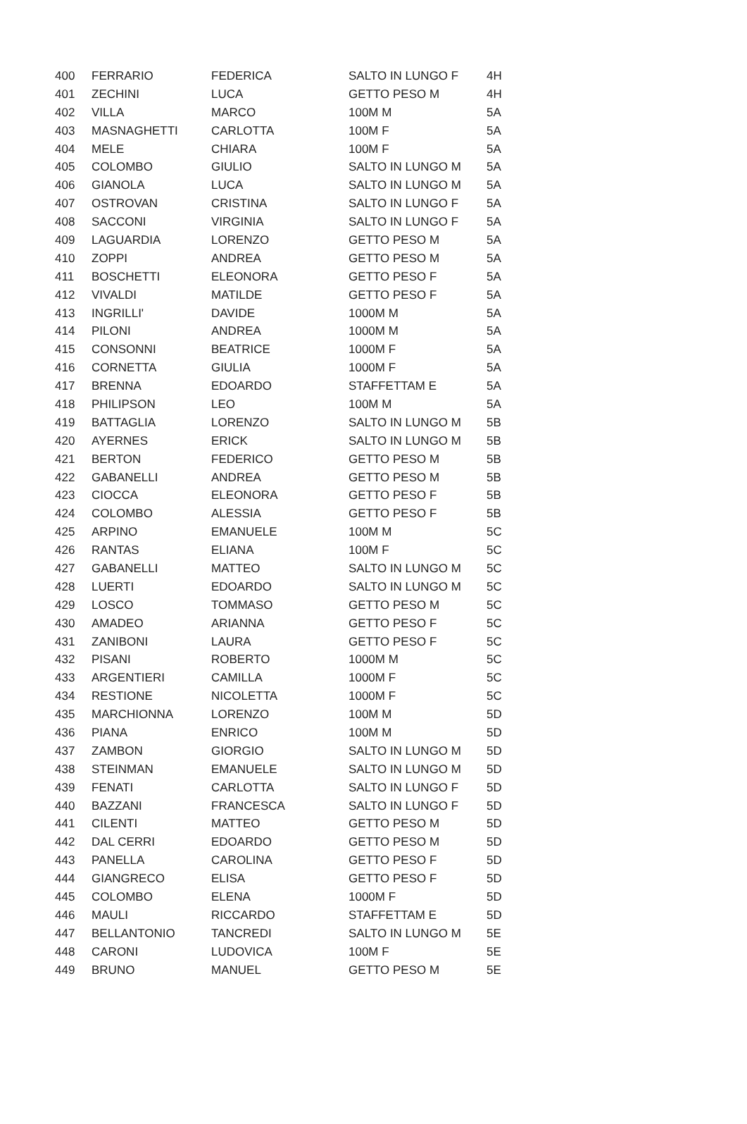| 400 | FERRARIO | FEDERICA | SALTO IN LUNGO F | 4H |
| 401 | ZECHINI | LUCA | GETTO PESO M | 4H |
| 402 | VILLA | MARCO | 100M M | 5A |
| 403 | MASNAGHETTI | CARLOTTA | 100M F | 5A |
| 404 | MELE | CHIARA | 100M F | 5A |
| 405 | COLOMBO | GIULIO | SALTO IN LUNGO M | 5A |
| 406 | GIANOLA | LUCA | SALTO IN LUNGO M | 5A |
| 407 | OSTROVAN | CRISTINA | SALTO IN LUNGO F | 5A |
| 408 | SACCONI | VIRGINIA | SALTO IN LUNGO F | 5A |
| 409 | LAGUARDIA | LORENZO | GETTO PESO M | 5A |
| 410 | ZOPPI | ANDREA | GETTO PESO M | 5A |
| 411 | BOSCHETTI | ELEONORA | GETTO PESO F | 5A |
| 412 | VIVALDI | MATILDE | GETTO PESO F | 5A |
| 413 | INGRILLI' | DAVIDE | 1000M M | 5A |
| 414 | PILONI | ANDREA | 1000M M | 5A |
| 415 | CONSONNI | BEATRICE | 1000M F | 5A |
| 416 | CORNETTA | GIULIA | 1000M F | 5A |
| 417 | BRENNA | EDOARDO | STAFFETTAM E | 5A |
| 418 | PHILIPSON | LEO | 100M M | 5A |
| 419 | BATTAGLIA | LORENZO | SALTO IN LUNGO M | 5B |
| 420 | AYERNES | ERICK | SALTO IN LUNGO M | 5B |
| 421 | BERTON | FEDERICO | GETTO PESO M | 5B |
| 422 | GABANELLI | ANDREA | GETTO PESO M | 5B |
| 423 | CIOCCA | ELEONORA | GETTO PESO F | 5B |
| 424 | COLOMBO | ALESSIA | GETTO PESO F | 5B |
| 425 | ARPINO | EMANUELE | 100M M | 5C |
| 426 | RANTAS | ELIANA | 100M F | 5C |
| 427 | GABANELLI | MATTEO | SALTO IN LUNGO M | 5C |
| 428 | LUERTI | EDOARDO | SALTO IN LUNGO M | 5C |
| 429 | LOSCO | TOMMASO | GETTO PESO M | 5C |
| 430 | AMADEO | ARIANNA | GETTO PESO F | 5C |
| 431 | ZANIBONI | LAURA | GETTO PESO F | 5C |
| 432 | PISANI | ROBERTO | 1000M M | 5C |
| 433 | ARGENTIERI | CAMILLA | 1000M F | 5C |
| 434 | RESTIONE | NICOLETTA | 1000M F | 5C |
| 435 | MARCHIONNA | LORENZO | 100M M | 5D |
| 436 | PIANA | ENRICO | 100M M | 5D |
| 437 | ZAMBON | GIORGIO | SALTO IN LUNGO M | 5D |
| 438 | STEINMAN | EMANUELE | SALTO IN LUNGO M | 5D |
| 439 | FENATI | CARLOTTA | SALTO IN LUNGO F | 5D |
| 440 | BAZZANI | FRANCESCA | SALTO IN LUNGO F | 5D |
| 441 | CILENTI | MATTEO | GETTO PESO M | 5D |
| 442 | DAL CERRI | EDOARDO | GETTO PESO M | 5D |
| 443 | PANELLA | CAROLINA | GETTO PESO F | 5D |
| 444 | GIANGRECO | ELISA | GETTO PESO F | 5D |
| 445 | COLOMBO | ELENA | 1000M F | 5D |
| 446 | MAULI | RICCARDO | STAFFETTAM E | 5D |
| 447 | BELLANTONIO | TANCREDI | SALTO IN LUNGO M | 5E |
| 448 | CARONI | LUDOVICA | 100M F | 5E |
| 449 | BRUNO | MANUEL | GETTO PESO M | 5E |